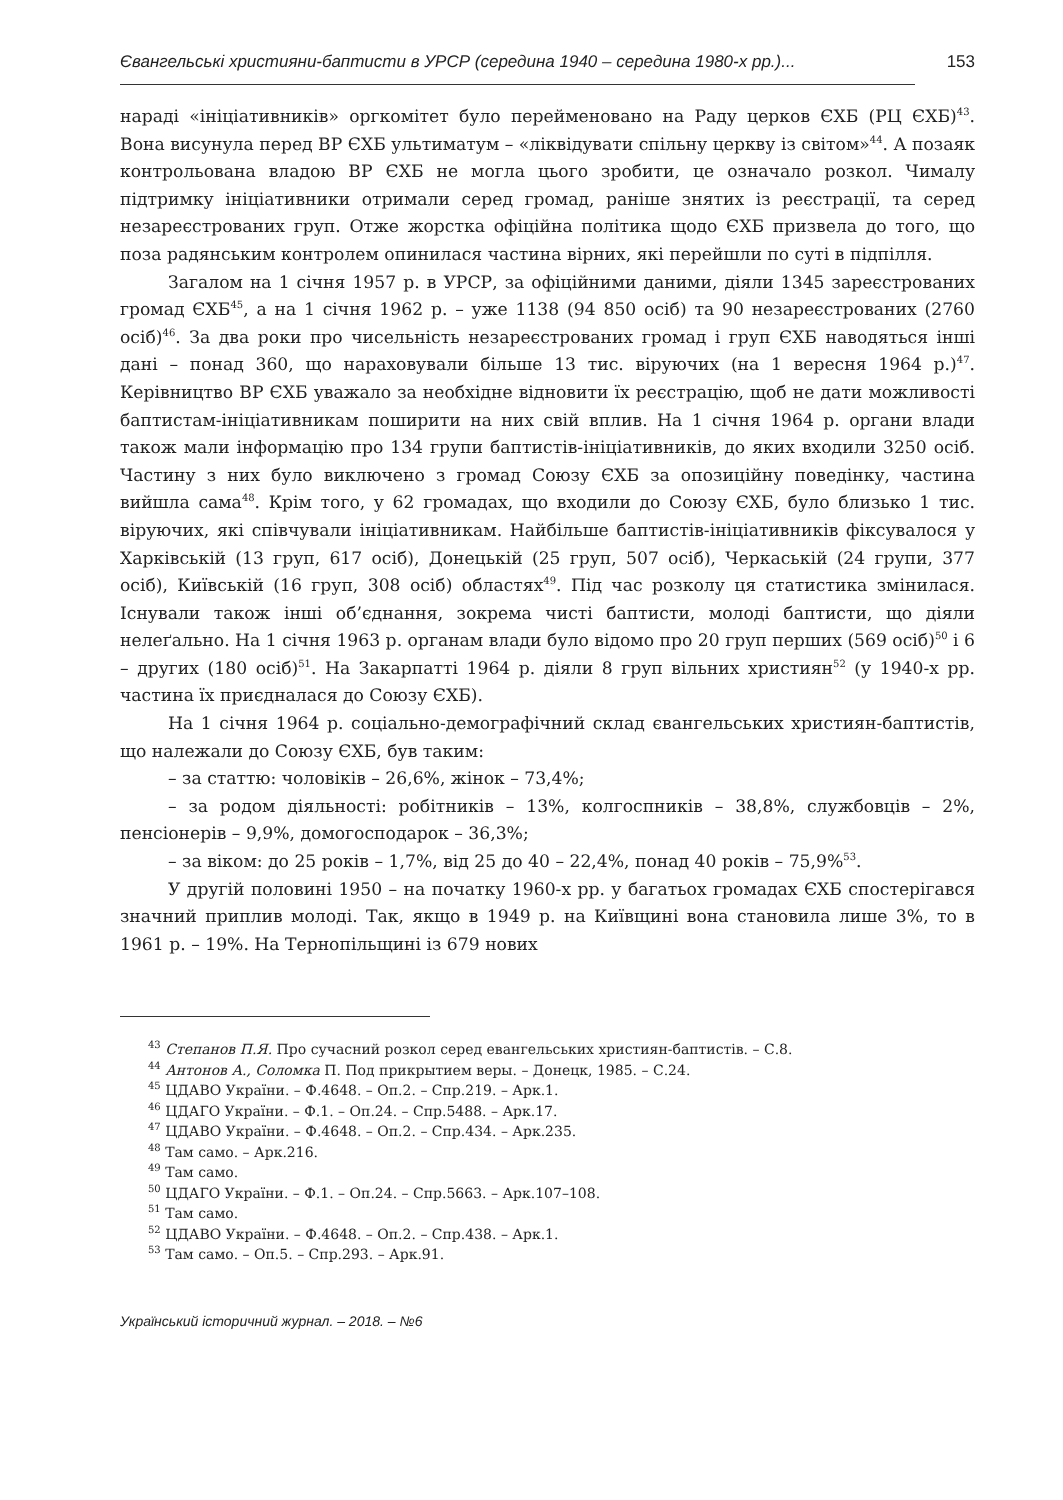Євангельські християни-баптисти в УРСР (середина 1940 – середина 1980-х рр.)... 153
нараді «ініціативників» оргкомітет було перейменовано на Раду церков ЄХБ (РЦ ЄХБ)<sup>43</sup>. Вона висунула перед ВР ЄХБ ультиматум – «ліквідувати спільну церкву із світом»<sup>44</sup>. А позаяк контрольована владою ВР ЄХБ не могла цього зробити, це означало розкол. Чималу підтримку ініціативники отримали серед громад, раніше знятих із реєстрації, та серед незареєстрованих груп. Отже жорстка офіційна політика щодо ЄХБ призвела до того, що поза радянським контролем опинилася частина вірних, які перейшли по суті в підпілля.
Загалом на 1 січня 1957 р. в УРСР, за офіційними даними, діяли 1345 зареєстрованих громад ЄХБ<sup>45</sup>, а на 1 січня 1962 р. – уже 1138 (94 850 осіб) та 90 незареєстрованих (2760 осіб)<sup>46</sup>. За два роки про чисельність незареєстрованих громад і груп ЄХБ наводяться інші дані – понад 360, що нараховували більше 13 тис. віруючих (на 1 вересня 1964 р.)<sup>47</sup>. Керівництво ВР ЄХБ уважало за необхідне відновити їх реєстрацію, щоб не дати можливості баптистам-ініціативникам поширити на них свій вплив. На 1 січня 1964 р. органи влади також мали інформацію про 134 групи баптистів-ініціативників, до яких входили 3250 осіб. Частину з них було виключено з громад Союзу ЄХБ за опозиційну поведінку, частина вийшла сама<sup>48</sup>. Крім того, у 62 громадах, що входили до Союзу ЄХБ, було близько 1 тис. віруючих, які співчували ініціативникам. Найбільше баптистів-ініціативників фіксувалося у Харківській (13 груп, 617 осіб), Донецькій (25 груп, 507 осіб), Черкаській (24 групи, 377 осіб), Київській (16 груп, 308 осіб) областях<sup>49</sup>. Під час розколу ця статистика змінилася. Існували також інші об’єднання, зокрема чисті баптисти, молоді баптисти, що діяли нелеґально. На 1 січня 1963 р. органам влади було відомо про 20 груп перших (569 осіб)<sup>50</sup> і 6 – других (180 осіб)<sup>51</sup>. На Закарпатті 1964 р. діяли 8 груп вільних християн<sup>52</sup> (у 1940-х рр. частина їх приєдналася до Союзу ЄХБ).
На 1 січня 1964 р. соціально-демографічний склад євангельських християн-баптистів, що належали до Союзу ЄХБ, був таким:
– за статтю: чоловіків – 26,6%, жінок – 73,4%;
– за родом діяльності: робітників – 13%, колгоспників – 38,8%, службовців – 2%, пенсіонерів – 9,9%, домогосподарок – 36,3%;
– за віком: до 25 років – 1,7%, від 25 до 40 – 22,4%, понад 40 років – 75,9%<sup>53</sup>.
У другій половині 1950 – на початку 1960-х рр. у багатьох громадах ЄХБ спостерігався значний приплив молоді. Так, якщо в 1949 р. на Київщині вона становила лише 3%, то в 1961 р. – 19%. На Тернопільщині із 679 нових
<sup>43</sup> Степанов П.Я. Про сучасний розкол серед евангельських християн-баптистів. – С.8.
<sup>44</sup> Антонов А., Соломка П. Под прикрытием веры. – Донецк, 1985. – С.24.
<sup>45</sup> ЦДАВО України. – Ф.4648. – Оп.2. – Спр.219. – Арк.1.
<sup>46</sup> ЦДАГО України. – Ф.1. – Оп.24. – Спр.5488. – Арк.17.
<sup>47</sup> ЦДАВО України. – Ф.4648. – Оп.2. – Спр.434. – Арк.235.
<sup>48</sup> Там само. – Арк.216.
<sup>49</sup> Там само.
<sup>50</sup> ЦДАГО України. – Ф.1. – Оп.24. – Спр.5663. – Арк.107–108.
<sup>51</sup> Там само.
<sup>52</sup> ЦДАВО України. – Ф.4648. – Оп.2. – Спр.438. – Арк.1.
<sup>53</sup> Там само. – Оп.5. – Спр.293. – Арк.91.
Український історичний журнал. – 2018. – №6